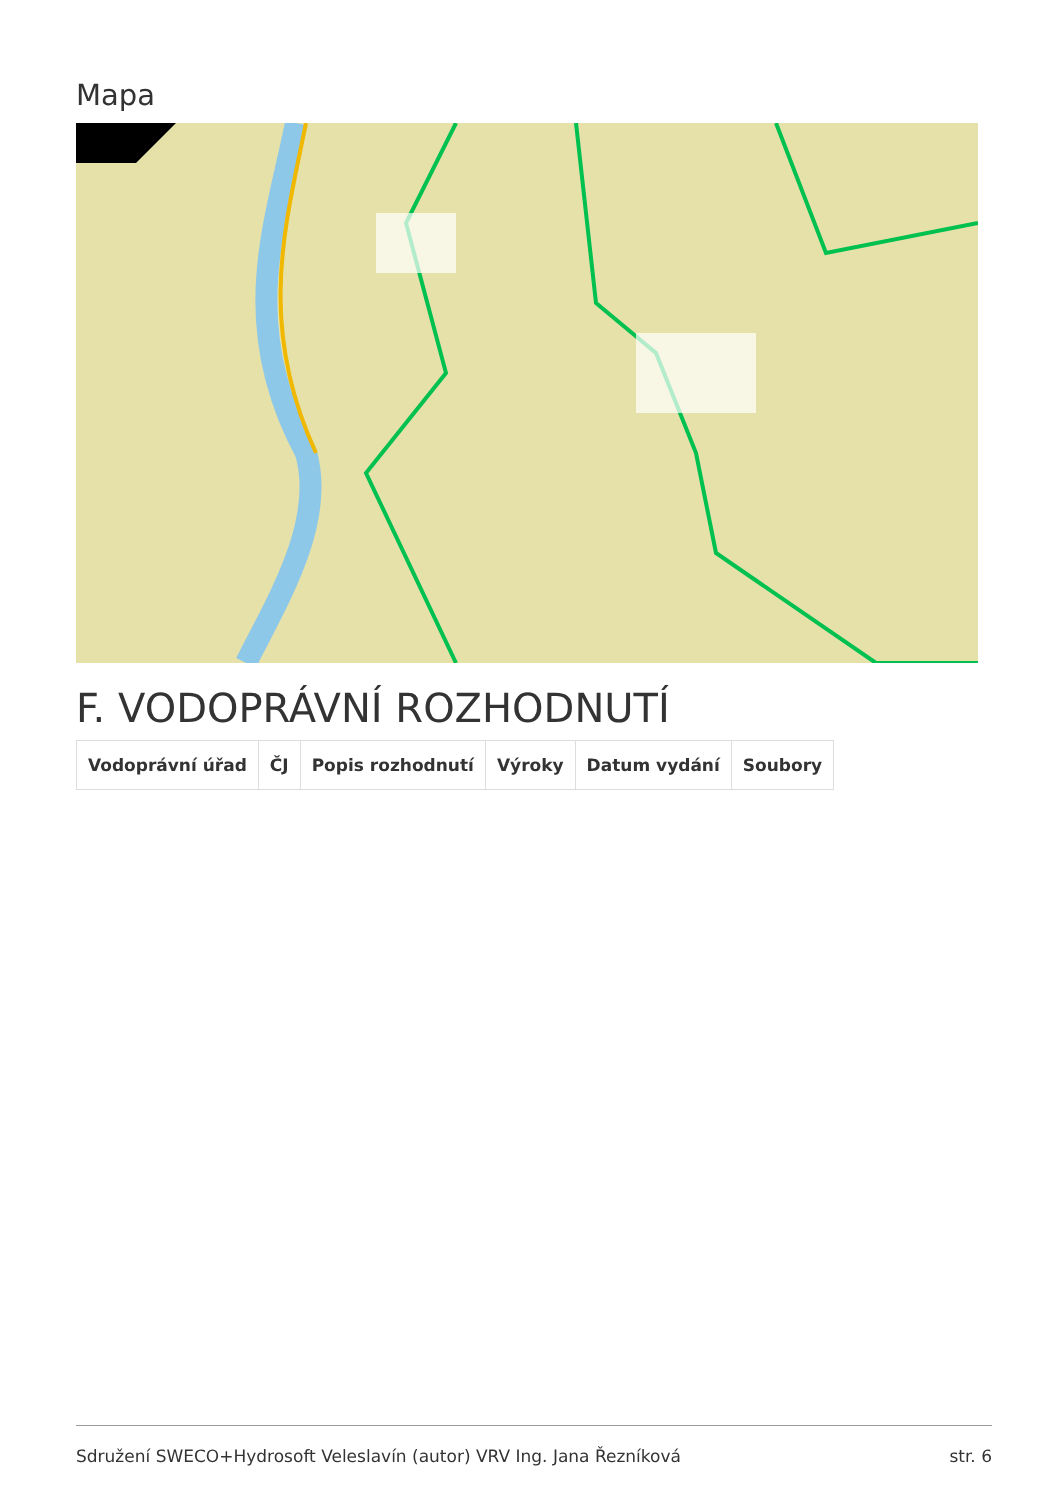Mapa
F. VODOPRÁVNÍ ROZHODNUTÍ
| Vodoprávní úřad | ČJ | Popis rozhodnutí | Výroky | Datum vydání | Soubory |
| --- | --- | --- | --- | --- | --- |
Sdružení SWECO+Hydrosoft Veleslavín (autor) VRV Ing. Jana Řezníková str. 6